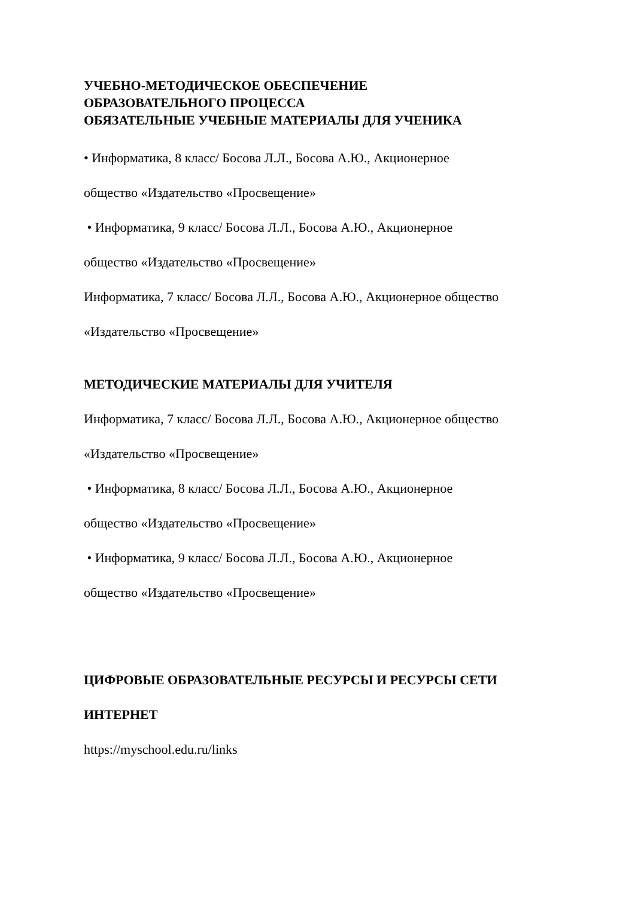УЧЕБНО-МЕТОДИЧЕСКОЕ ОБЕСПЕЧЕНИЕ
ОБРАЗОВАТЕЛЬНОГО ПРОЦЕССА
ОБЯЗАТЕЛЬНЫЕ УЧЕБНЫЕ МАТЕРИАЛЫ ДЛЯ УЧЕНИКА
• Информатика, 8 класс/ Босова Л.Л., Босова А.Ю., Акционерное
общество «Издательство «Просвещение»
• Информатика, 9 класс/ Босова Л.Л., Босова А.Ю., Акционерное
общество «Издательство «Просвещение»
Информатика, 7 класс/ Босова Л.Л., Босова А.Ю., Акционерное общество
«Издательство «Просвещение»
МЕТОДИЧЕСКИЕ МАТЕРИАЛЫ ДЛЯ УЧИТЕЛЯ
Информатика, 7 класс/ Босова Л.Л., Босова А.Ю., Акционерное общество
«Издательство «Просвещение»
• Информатика, 8 класс/ Босова Л.Л., Босова А.Ю., Акционерное
общество «Издательство «Просвещение»
• Информатика, 9 класс/ Босова Л.Л., Босова А.Ю., Акционерное
общество «Издательство «Просвещение»
ЦИФРОВЫЕ ОБРАЗОВАТЕЛЬНЫЕ РЕСУРСЫ И РЕСУРСЫ СЕТИ
ИНТЕРНЕТ
https://myschool.edu.ru/links